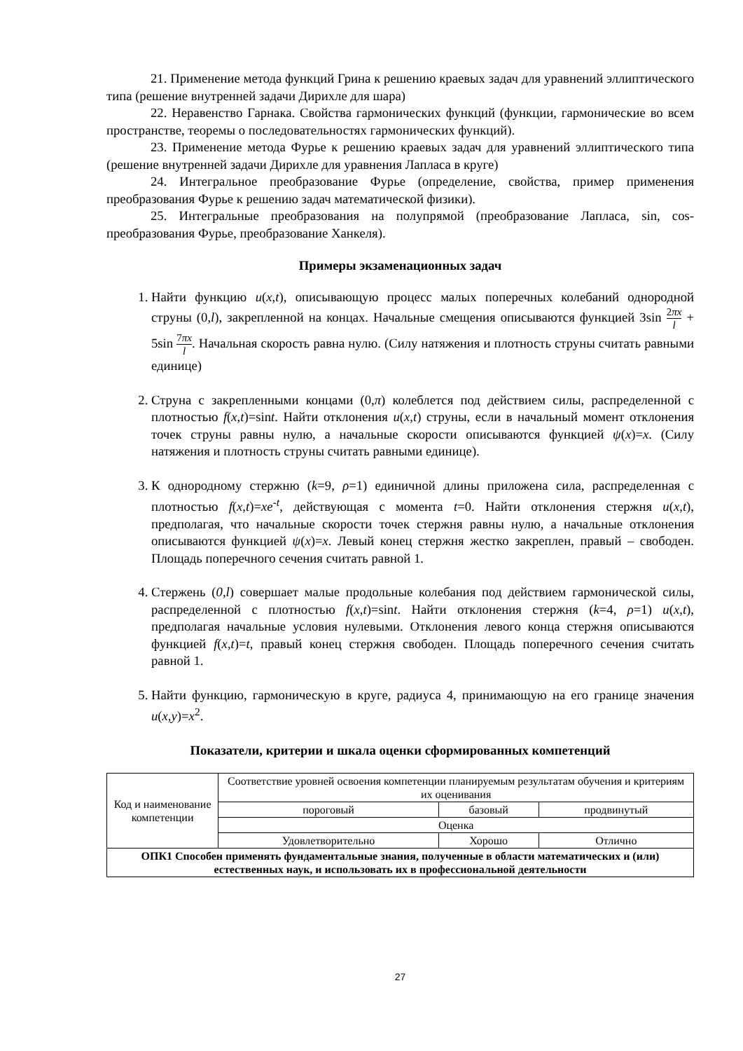21. Применение метода функций Грина к решению краевых задач для уравнений эллиптического типа (решение внутренней задачи Дирихле для шара)
22. Неравенство Гарнака. Свойства гармонических функций (функции, гармонические во всем пространстве, теоремы о последовательностях гармонических функций).
23. Применение метода Фурье к решению краевых задач для уравнений эллиптического типа (решение внутренней задачи Дирихле для уравнения Лапласа в круге)
24. Интегральное преобразование Фурье (определение, свойства, пример применения преобразования Фурье к решению задач математической физики).
25. Интегральные преобразования на полупрямой (преобразование Лапласа, sin, cos- преобразования Фурье, преобразование Ханкеля).
Примеры экзаменационных задач
1. Найти функцию u(x,t), описывающую процесс малых поперечных колебаний однородной струны (0,l), закрепленной на концах. Начальные смещения описываются функцией 3sin 2πx l + 5sin 7πx l. Начальная скорость равна нулю. (Силу натяжения и плотность струны считать равными единице)
2. Струна с закрепленными концами (0,π) колеблется под действием силы, распределенной с плотностью f(x,t)=sint. Найти отклонения u(x,t) струны, если в начальный момент отклонения точек струны равны нулю, а начальные скорости описываются функцией ψ(x)=x. (Силу натяжения и плотность струны считать равными единице).
3. К однородному стержню (k=9, ρ=1) единичной длины приложена сила, распределенная с плотностью f(x,t)=xe<sup>-t</sup>, действующая с момента t=0. Найти отклонения стержня u(x,t), предполагая, что начальные скорости точек стержня равны нулю, а начальные отклонения описываются функцией ψ(x)=x. Левый конец стержня жестко закреплен, правый – свободен. Площадь поперечного сечения считать равной 1.
4. Стержень (0,l) совершает малые продольные колебания под действием гармонической силы, распределенной с плотностью f(x,t)=sint. Найти отклонения стержня (k=4, ρ=1) u(x,t), предполагая начальные условия нулевыми. Отклонения левого конца стержня описываются функцией f(x,t)=t, правый конец стержня свободен. Площадь поперечного сечения считать равной 1.
5. Найти функцию, гармоническую в круге, радиуса 4, принимающую на его границе значения u(x,y)=x<sup>2</sup>.
Показатели, критерии и шкала оценки сформированных компетенций
| Код и наименование компетенции | Соответствие уровней освоения компетенции планируемым результатам обучения и критериям их оценивания | | |
| | пороговый | базовый | продвинутый |
| | Оценка | | |
| | Удовлетворительно | Хорошо | Отлично |
| ОПК1 Способен применять фундаментальные знания, полученные в области математических и (или) естественных наук, и использовать их в профессиональной деятельности | | | |
27